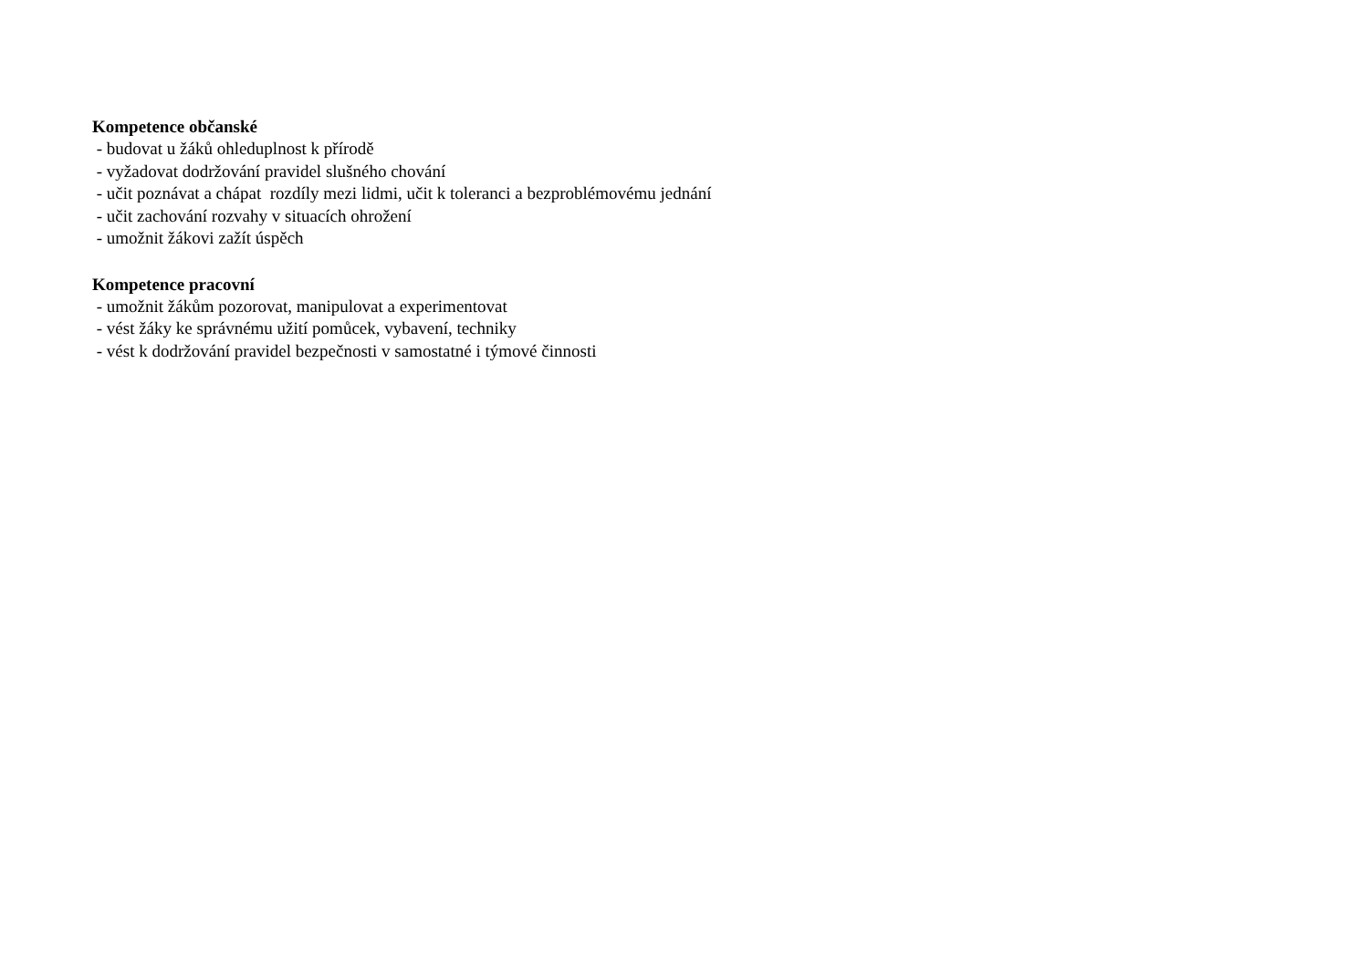Kompetence občanské
- budovat u žáků ohleduplnost k přírodě
- vyžadovat dodržování pravidel slušného chování
- učit poznávat a chápat rozdíly mezi lidmi, učit k toleranci a bezproblémovému jednání
- učit zachování rozvahy v situacích ohrožení
- umožnit žákovi zažít úspěch
Kompetence pracovní
- umožnit žákům pozorovat, manipulovat a experimentovat
- vést žáky ke správnému užití pomůcek, vybavení, techniky
- vést k dodržování pravidel bezpečnosti v samostatné i týmové činnosti